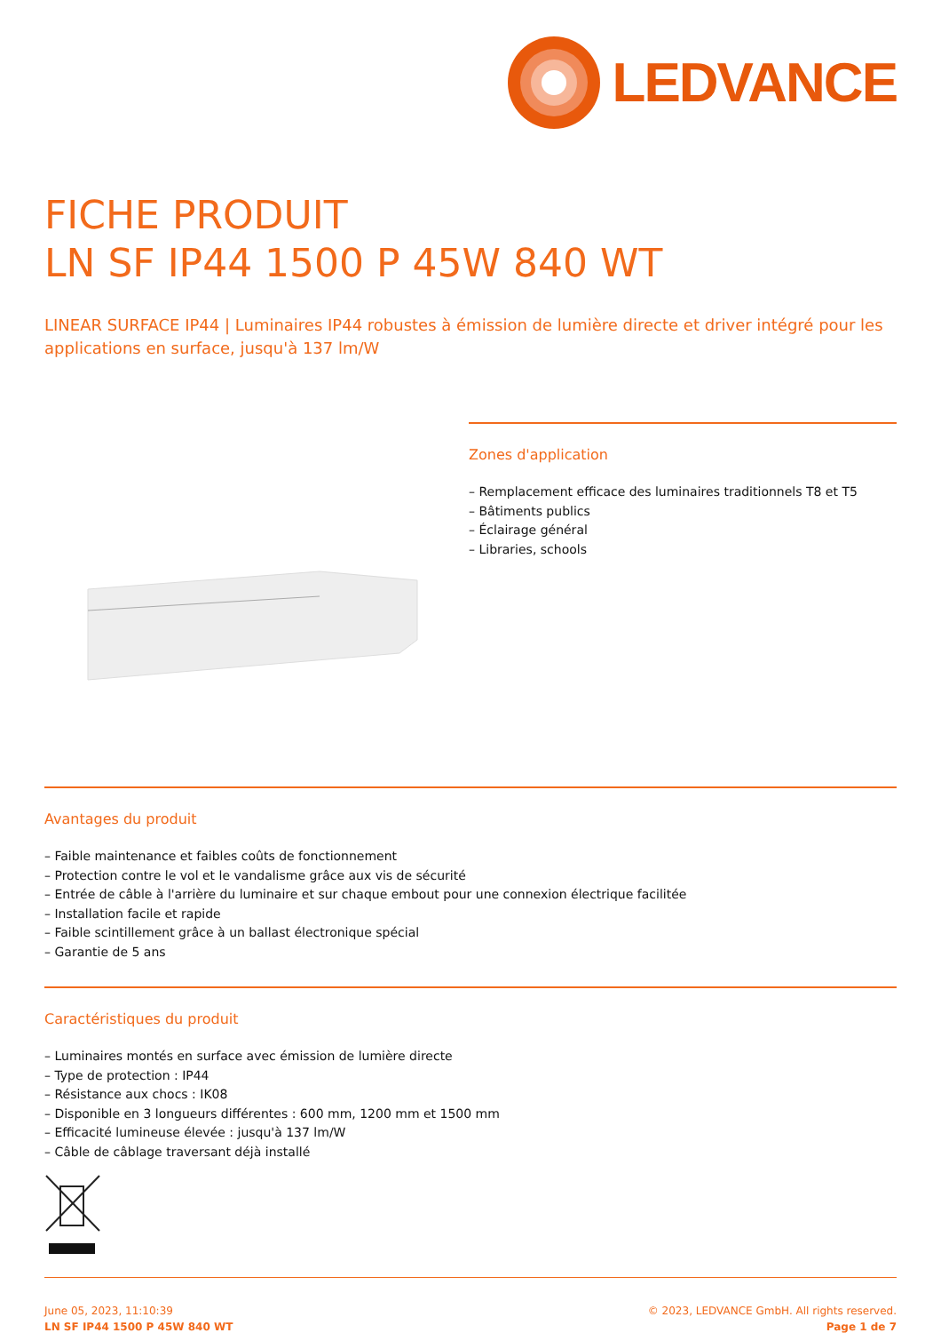LEDVANCE
FICHE PRODUIT
LN SF IP44 1500 P 45W 840 WT
LINEAR SURFACE IP44 | Luminaires IP44 robustes à émission de lumière directe et driver intégré pour les applications en surface, jusqu'à 137 lm/W
Zones d'application
– Remplacement efficace des luminaires traditionnels T8 et T5
– Bâtiments publics
– Éclairage général
– Libraries, schools
Avantages du produit
– Faible maintenance et faibles coûts de fonctionnement
– Protection contre le vol et le vandalisme grâce aux vis de sécurité
– Entrée de câble à l'arrière du luminaire et sur chaque embout pour une connexion électrique facilitée
– Installation facile et rapide
– Faible scintillement grâce à un ballast électronique spécial
– Garantie de 5 ans
Caractéristiques du produit
– Luminaires montés en surface avec émission de lumière directe
– Type de protection : IP44
– Résistance aux chocs : IK08
– Disponible en 3 longueurs différentes : 600 mm, 1200 mm et 1500 mm
– Efficacité lumineuse élevée : jusqu'à 137 lm/W
– Câble de câblage traversant déjà installé
June 05, 2023, 11:10:39
LN SF IP44 1500 P 45W 840 WT
© 2023, LEDVANCE GmbH. All rights reserved.
Page 1 de 7